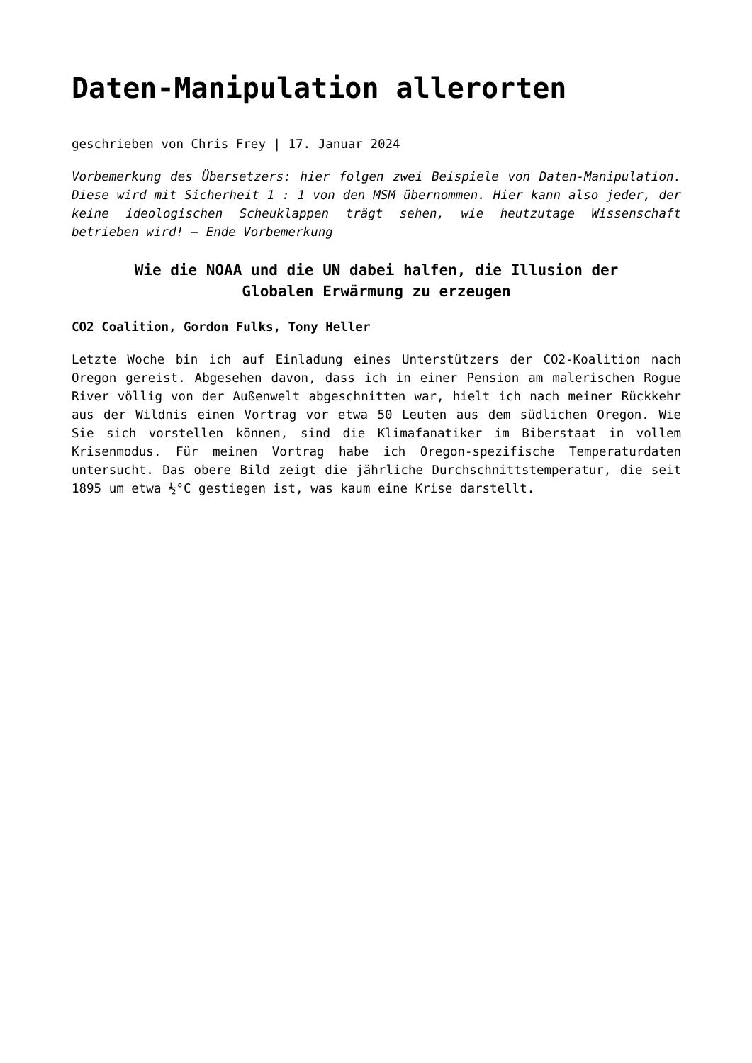Daten-Manipulation allerorten
geschrieben von Chris Frey | 17. Januar 2024
Vorbemerkung des Übersetzers: hier folgen zwei Beispiele von Daten-Manipulation. Diese wird mit Sicherheit 1 : 1 von den MSM übernommen. Hier kann also jeder, der keine ideologischen Scheuklappen trägt sehen, wie heutzutage Wissenschaft betrieben wird! – Ende Vorbemerkung
Wie die NOAA und die UN dabei halfen, die Illusion der Globalen Erwärmung zu erzeugen
CO2 Coalition, Gordon Fulks, Tony Heller
Letzte Woche bin ich auf Einladung eines Unterstützers der CO2-Koalition nach Oregon gereist. Abgesehen davon, dass ich in einer Pension am malerischen Rogue River völlig von der Außenwelt abgeschnitten war, hielt ich nach meiner Rückkehr aus der Wildnis einen Vortrag vor etwa 50 Leuten aus dem südlichen Oregon. Wie Sie sich vorstellen können, sind die Klimafanatiker im Biberstaat in vollem Krisenmodus. Für meinen Vortrag habe ich Oregon-spezifische Temperaturdaten untersucht. Das obere Bild zeigt die jährliche Durchschnittstemperatur, die seit 1895 um etwa ½°C gestiegen ist, was kaum eine Krise darstellt.